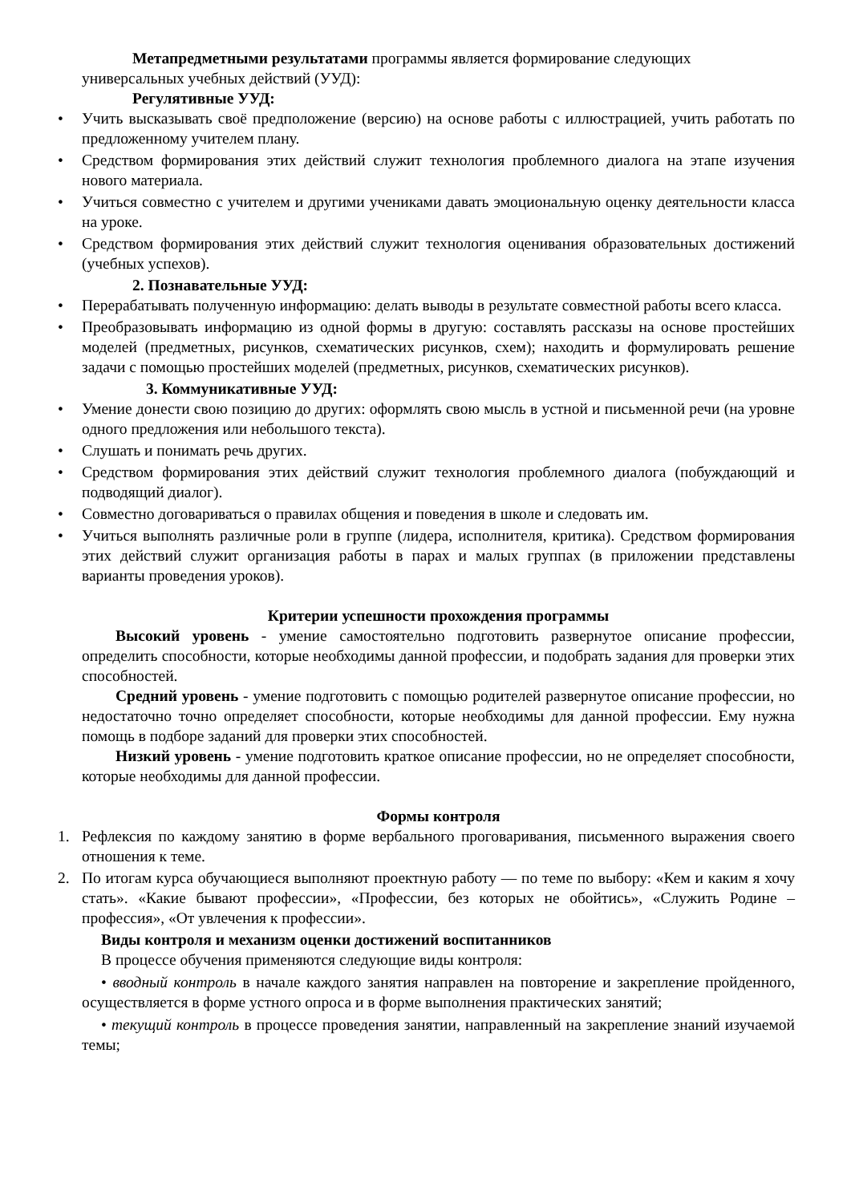Метапредметными результатами программы является формирование следующих универсальных учебных действий (УУД):
Регулятивные УУД:
• Учить высказывать своё предположение (версию) на основе работы с иллюстрацией, учить работать по предложенному учителем плану.
• Средством формирования этих действий служит технология проблемного диалога на этапе изучения нового материала.
• Учиться совместно с учителем и другими учениками давать эмоциональную оценку деятельности класса на уроке.
• Средством формирования этих действий служит технология оценивания образовательных достижений (учебных успехов).
2. Познавательные УУД:
• Перерабатывать полученную информацию: делать выводы в результате совместной работы всего класса.
• Преобразовывать информацию из одной формы в другую: составлять рассказы на основе простейших моделей (предметных, рисунков, схематических рисунков, схем); находить и формулировать решение задачи с помощью простейших моделей (предметных, рисунков, схематических рисунков).
3. Коммуникативные УУД:
• Умение донести свою позицию до других: оформлять свою мысль в устной и письменной речи (на уровне одного предложения или небольшого текста).
• Слушать и понимать речь других.
• Средством формирования этих действий служит технология проблемного диалога (побуждающий и подводящий диалог).
• Совместно договариваться о правилах общения и поведения в школе и следовать им.
• Учиться выполнять различные роли в группе (лидера, исполнителя, критика). Средством формирования этих действий служит организация работы в парах и малых группах (в приложении представлены варианты проведения уроков).
Критерии успешности прохождения программы
Высокий уровень - умение самостоятельно подготовить развернутое описание профессии, определить способности, которые необходимы данной профессии, и подобрать задания для проверки этих способностей.
Средний уровень - умение подготовить с помощью родителей развернутое описание профессии, но недостаточно точно определяет способности, которые необходимы для данной профессии. Ему нужна помощь в подборе заданий для проверки этих способностей.
Низкий уровень - умение подготовить краткое описание профессии, но не определяет способности, которые необходимы для данной профессии.
Формы контроля
1. Рефлексия по каждому занятию в форме вербального проговаривания, письменного выражения своего отношения к теме.
2. По итогам курса обучающиеся выполняют проектную работу — по теме по выбору: «Кем и каким я хочу стать». «Какие бывают профессии», «Профессии, без которых не обойтись», «Служить Родине –профессия», «От увлечения к профессии».
Виды контроля и механизм оценки достижений воспитанников
В процессе обучения применяются следующие виды контроля:
• вводный контроль в начале каждого занятия направлен на повторение и закрепление пройденного, осуществляется в форме устного опроса и в форме выполнения практических занятий;
• текущий контроль в процессе проведения занятии, направленный на закрепление знаний изучаемой темы;